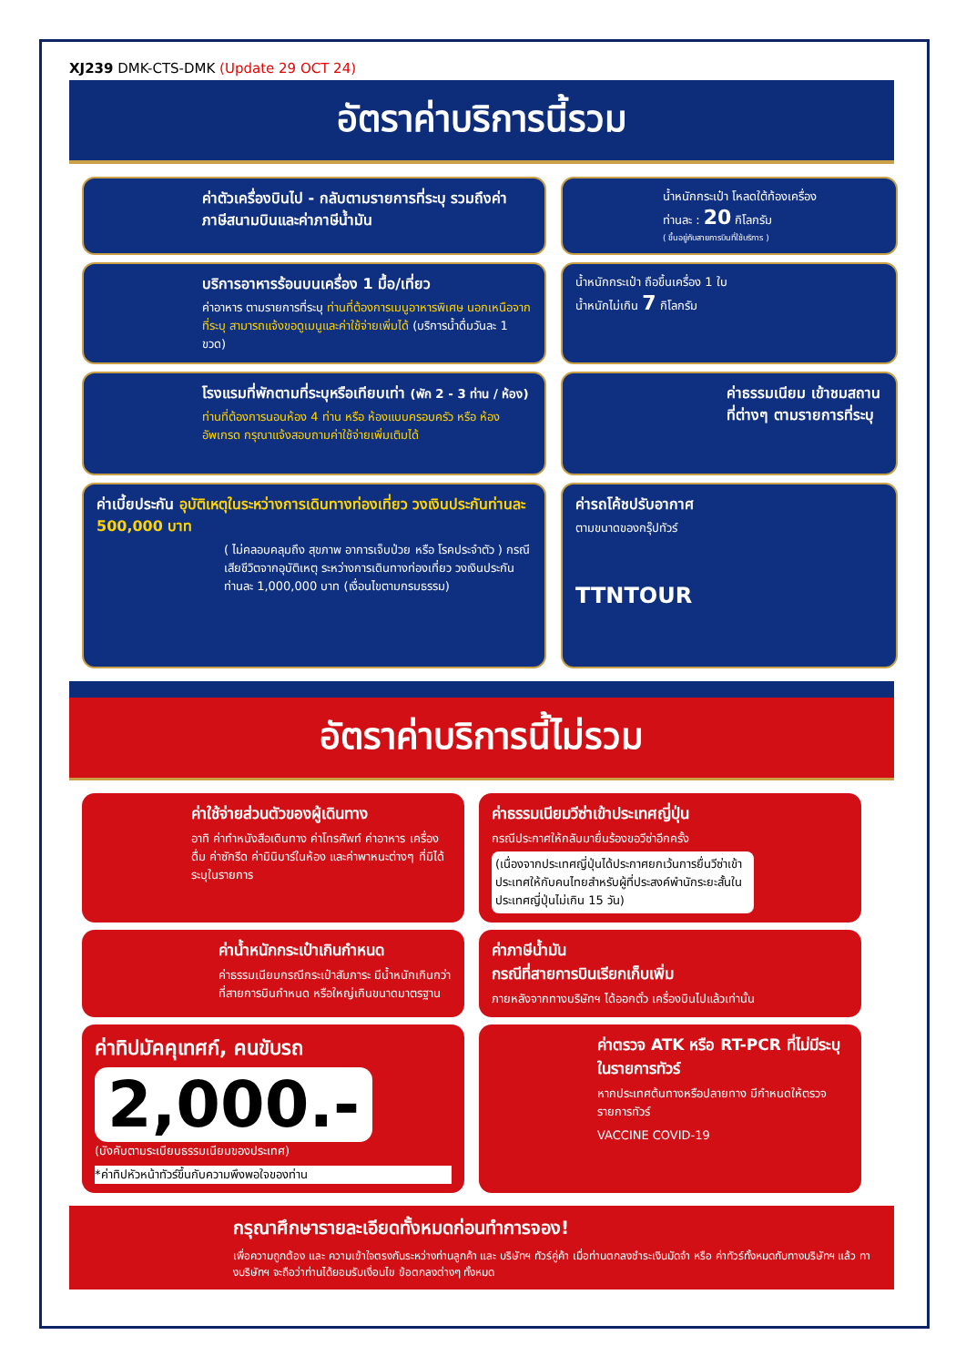XJ239 DMK-CTS-DMK (Update 29 OCT 24)
อัตราค่าบริการนี้รวม
ค่าตัวเครื่องบินไป - กลับตามรายการที่ระบุ รวมถึงค่าภาษีสนามบินและค่าภาษีน้ำมัน
น้ำหนักกระเป๋า โหลดใต้ท้องเครื่อง
ท่านละ : 20 กิโลกรัม
( ขึ้นอยู่กับสายการบินที่ใช้บริการ )
บริการอาหารร้อนบนเครื่อง 1 มื้อ/เที่ยว
ค่าอาหาร ตามรายการที่ระบุ ท่านที่ต้องการเมนูอาหารพิเศษ นอกเหนือจากที่ระบุ สามารถแจ้งขอดูเมนูและค่าใช้จ่ายเพิ่มได้ (บริการน้ำดื่มวันละ 1 ขวด)
น้ำหนักกระเป๋า ถือขึ้นเครื่อง 1 ใบ
น้ำหนักไม่เกิน 7 กิโลกรัม
โรงแรมที่พักตามที่ระบุหรือเทียบเท่า (พัก 2 - 3 ท่าน / ห้อง)
ท่านที่ต้องการนอนห้อง 4 ท่าน หรือ ห้องแบบครอบครัว หรือ ห้องอัพเกรด กรุณาแจ้งสอบถามค่าใช้จ่ายเพิ่มเติมได้
ค่าธรรมเนียม เข้าชมสถานที่ต่างๆ ตามรายการที่ระบุ
ค่าเบี้ยประกัน อุบัติเหตุในระหว่างการเดินทางท่องเที่ยว วงเงินประกันท่านละ 500,000 บาท
( ไม่คลอบคลุมถึง สุขภาพ อาการเจ็บป่วย หรือ โรคประจำตัว ) กรณีเสียชีวิตจากอุบัติเหตุ ระหว่างการเดินทางท่องเที่ยว วงเงินประกันท่านละ 1,000,000 บาท (เงื่อนไขตามกรมธรรม)
ค่ารถโค้ชปรับอากาศ
ตามขนาดของกรุ๊ปทัวร์
TTNTOUR
อัตราค่าบริการนี้ไม่รวม
ค่าใช้จ่ายส่วนตัวของผู้เดินทาง
อาทิ ค่าทำหนังสือเดินทาง ค่าโทรศัพท์ ค่าอาหาร เครื่องดื่ม ค่าซักรีด ค่ามินิบาร์ในห้อง และค่าพาหนะต่างๆ ที่มิได้ระบุในรายการ
ค่าธรรมเนียมวีซ่าเข้าประเทศญี่ปุ่น
กรณีประกาศให้กลับมายื่นร้องขอวีซ่าอีกครั้ง
(เนื่องจากประเทศญี่ปุ่นได้ประกาศยกเว้นการยื่นวีซ่าเข้าประเทศให้กับคนไทยสำหรับผู้ที่ประสงค์พำนักระยะสั้นในประเทศญี่ปุ่นไม่เกิน 15 วัน)
ค่าน้ำหนักกระเป๋าเกินกำหนด
ค่าธรรมเนียมกรณีกระเป๋าสัมภาระ มีน้ำหนักเกินกว่าที่สายการบินกำหนด หรือใหญ่เกินขนาดมาตรฐาน
ค่าภาษีน้ำมัน
กรณีที่สายการบินเรียกเก็บเพิ่ม
ภายหลังจากทางบริษัทฯ ได้ออกตั๋ว เครื่องบินไปแล้วเท่านั้น
ค่าทิปมัคคุเทศก์, คนขับรถ
2,000.-
(บังคับตามระเบียบธรรมเนียมของประเทศ)
*ค่าทิปหัวหน้าทัวร์ขึ้นกับความพึงพอใจของท่าน
ค่าตรวจ ATK หรือ RT-PCR ที่ไม่มีระบุในรายการทัวร์
หากประเทศต้นทางหรือปลายทาง มีกำหนดให้ตรวจรายการทัวร์
VACCINE COVID-19
กรุณาศึกษารายละเอียดทั้งหมดก่อนทำการจอง!
เพื่อความถูกต้อง และ ความเข้าใจตรงกันระหว่างท่านลูกค้า และ บริษัทฯ ทัวร์คู่ค้า เมื่อท่านตกลงชำระเงินมัดจำ หรือ ค่าทัวร์ทั้งหมดกับทางบริษัทฯ แล้ว ทางบริษัทฯ จะถือว่าท่านได้ยอมรับเงื่อนไข ข้อตกลงต่างๆ ทั้งหมด